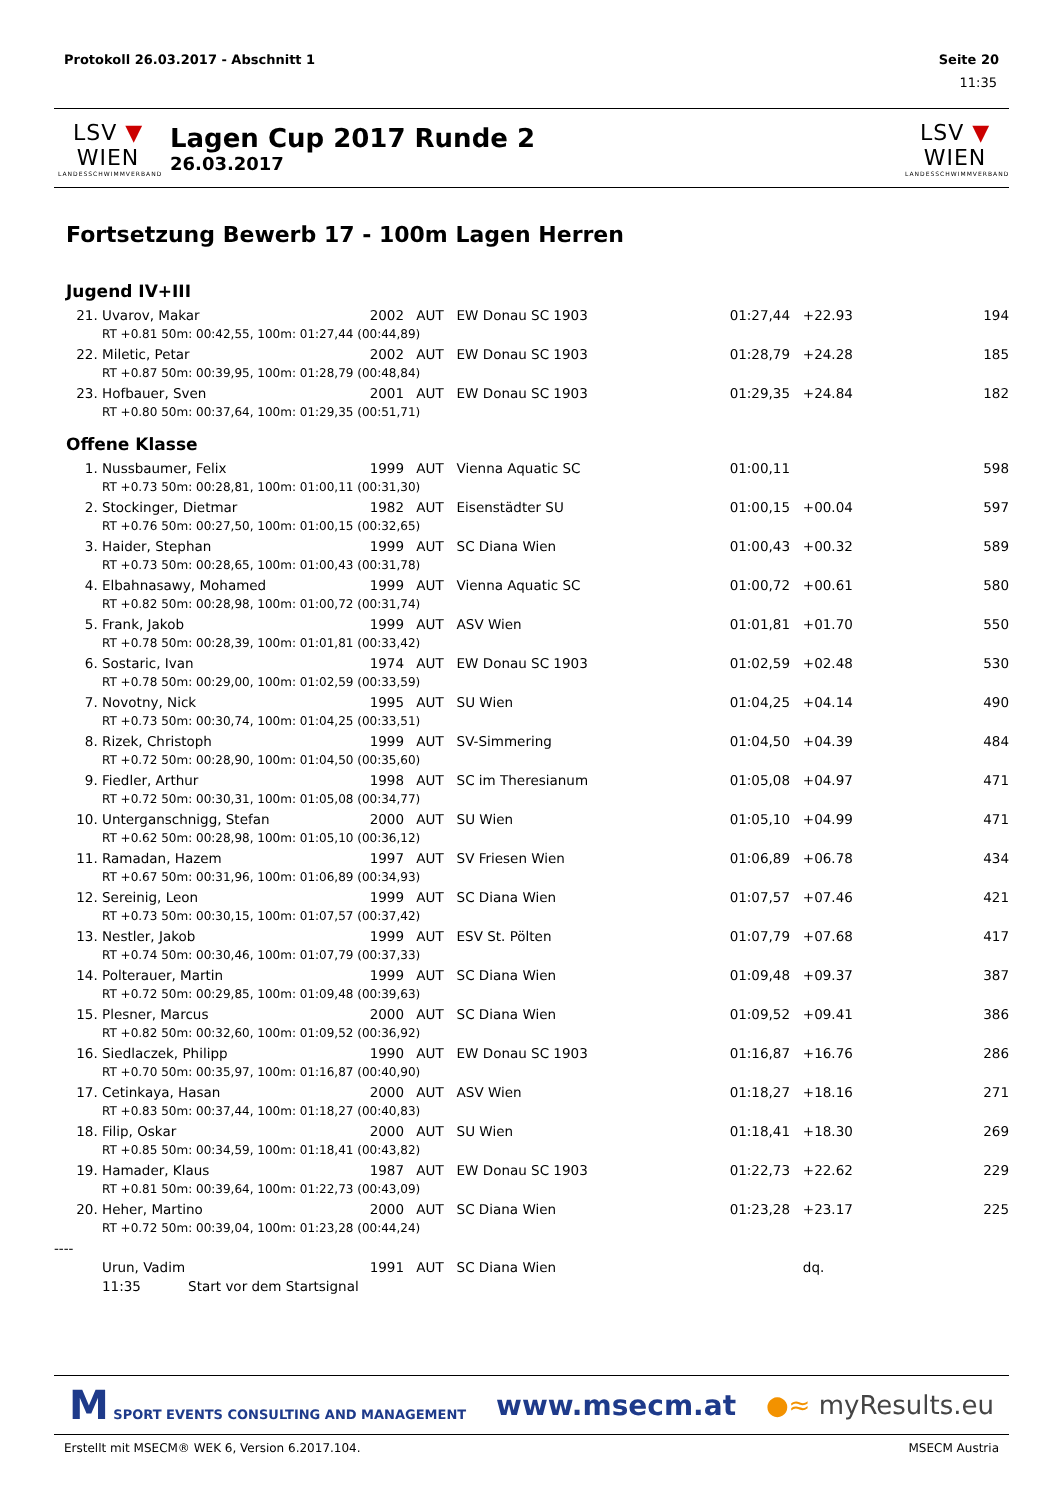Protokoll 26.03.2017 - Abschnitt 1 Seite 20
11:35
LSV ▼ WIEN
LANDESSCHWIMMVERBAND
Lagen Cup 2017 Runde 2
26.03.2017
LSV ▼ WIEN
LANDESSCHWIMMVERBAND
Fortsetzung Bewerb 17 - 100m Lagen Herren
Jugend IV+III
| 21. | Uvarov, Makar | 2002 | AUT | EW Donau SC 1903 | 01:27,44 | +22.93 | 194 |
| | RT +0.81 50m: 00:42,55, 100m: 01:27,44 (00:44,89) | | | | | | |
| 22. | Miletic, Petar | 2002 | AUT | EW Donau SC 1903 | 01:28,79 | +24.28 | 185 |
| | RT +0.87 50m: 00:39,95, 100m: 01:28,79 (00:48,84) | | | | | | |
| 23. | Hofbauer, Sven | 2001 | AUT | EW Donau SC 1903 | 01:29,35 | +24.84 | 182 |
| | RT +0.80 50m: 00:37,64, 100m: 01:29,35 (00:51,71) | | | | | | |
Offene Klasse
| 1. | Nussbaumer, Felix | 1999 | AUT | Vienna Aquatic SC | 01:00,11 | | 598 |
| | RT +0.73 50m: 00:28,81, 100m: 01:00,11 (00:31,30) | | | | | | |
| 2. | Stockinger, Dietmar | 1982 | AUT | Eisenstädter SU | 01:00,15 | +00.04 | 597 |
| | RT +0.76 50m: 00:27,50, 100m: 01:00,15 (00:32,65) | | | | | | |
| 3. | Haider, Stephan | 1999 | AUT | SC Diana Wien | 01:00,43 | +00.32 | 589 |
| | RT +0.73 50m: 00:28,65, 100m: 01:00,43 (00:31,78) | | | | | | |
| 4. | Elbahnasawy, Mohamed | 1999 | AUT | Vienna Aquatic SC | 01:00,72 | +00.61 | 580 |
| | RT +0.82 50m: 00:28,98, 100m: 01:00,72 (00:31,74) | | | | | | |
| 5. | Frank, Jakob | 1999 | AUT | ASV Wien | 01:01,81 | +01.70 | 550 |
| | RT +0.78 50m: 00:28,39, 100m: 01:01,81 (00:33,42) | | | | | | |
| 6. | Sostaric, Ivan | 1974 | AUT | EW Donau SC 1903 | 01:02,59 | +02.48 | 530 |
| | RT +0.78 50m: 00:29,00, 100m: 01:02,59 (00:33,59) | | | | | | |
| 7. | Novotny, Nick | 1995 | AUT | SU Wien | 01:04,25 | +04.14 | 490 |
| | RT +0.73 50m: 00:30,74, 100m: 01:04,25 (00:33,51) | | | | | | |
| 8. | Rizek, Christoph | 1999 | AUT | SV-Simmering | 01:04,50 | +04.39 | 484 |
| | RT +0.72 50m: 00:28,90, 100m: 01:04,50 (00:35,60) | | | | | | |
| 9. | Fiedler, Arthur | 1998 | AUT | SC im Theresianum | 01:05,08 | +04.97 | 471 |
| | RT +0.72 50m: 00:30,31, 100m: 01:05,08 (00:34,77) | | | | | | |
| 10. | Unterganschnigg, Stefan | 2000 | AUT | SU Wien | 01:05,10 | +04.99 | 471 |
| | RT +0.62 50m: 00:28,98, 100m: 01:05,10 (00:36,12) | | | | | | |
| 11. | Ramadan, Hazem | 1997 | AUT | SV Friesen Wien | 01:06,89 | +06.78 | 434 |
| | RT +0.67 50m: 00:31,96, 100m: 01:06,89 (00:34,93) | | | | | | |
| 12. | Sereinig, Leon | 1999 | AUT | SC Diana Wien | 01:07,57 | +07.46 | 421 |
| | RT +0.73 50m: 00:30,15, 100m: 01:07,57 (00:37,42) | | | | | | |
| 13. | Nestler, Jakob | 1999 | AUT | ESV St. Pölten | 01:07,79 | +07.68 | 417 |
| | RT +0.74 50m: 00:30,46, 100m: 01:07,79 (00:37,33) | | | | | | |
| 14. | Polterauer, Martin | 1999 | AUT | SC Diana Wien | 01:09,48 | +09.37 | 387 |
| | RT +0.72 50m: 00:29,85, 100m: 01:09,48 (00:39,63) | | | | | | |
| 15. | Plesner, Marcus | 2000 | AUT | SC Diana Wien | 01:09,52 | +09.41 | 386 |
| | RT +0.82 50m: 00:32,60, 100m: 01:09,52 (00:36,92) | | | | | | |
| 16. | Siedlaczek, Philipp | 1990 | AUT | EW Donau SC 1903 | 01:16,87 | +16.76 | 286 |
| | RT +0.70 50m: 00:35,97, 100m: 01:16,87 (00:40,90) | | | | | | |
| 17. | Cetinkaya, Hasan | 2000 | AUT | ASV Wien | 01:18,27 | +18.16 | 271 |
| | RT +0.83 50m: 00:37,44, 100m: 01:18,27 (00:40,83) | | | | | | |
| 18. | Filip, Oskar | 2000 | AUT | SU Wien | 01:18,41 | +18.30 | 269 |
| | RT +0.85 50m: 00:34,59, 100m: 01:18,41 (00:43,82) | | | | | | |
| 19. | Hamader, Klaus | 1987 | AUT | EW Donau SC 1903 | 01:22,73 | +22.62 | 229 |
| | RT +0.81 50m: 00:39,64, 100m: 01:22,73 (00:43,09) | | | | | | |
| 20. | Heher, Martino | 2000 | AUT | SC Diana Wien | 01:23,28 | +23.17 | 225 |
| | RT +0.72 50m: 00:39,04, 100m: 01:23,28 (00:44,24) | | | | | | |
| ---- | | | | | | | |
| | Urun, Vadim | 1991 | AUT | SC Diana Wien | | dq. | |
| | 11:35 Start vor dem Startsignal | | | | | | |
M SPORT EVENTS CONSULTING AND MANAGEMENT www.msecm.at ●≈ myResults.eu
Erstellt mit MSECM® WEK 6, Version 6.2017.104. MSECM Austria